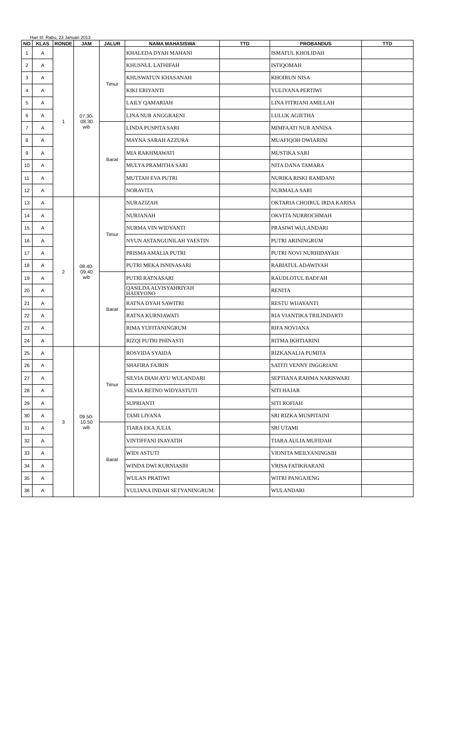Hari III: Rabu, 23 Januari 2013
| NO | KLAS | RONDE | JAM | JALUR | NAMA MAHASISWA | TTD | PROBANDUS | TTD |
| --- | --- | --- | --- | --- | --- | --- | --- | --- |
| 1 | A | 1 | 07.30- 08.30 wib | Timur | KHALEDA DYAH MAHANI | | ISMATUL KHOLIDAH | |
| 2 | A | | | | KHUSNUL LATHIFAH | | ISTIQOMAH | |
| 3 | A | | | | KHUSWATUN KHASANAH | | KHOIRUN NISA | |
| 4 | A | | | | KIKI ERIYANTI | | YULIYANA PERTIWI | |
| 5 | A | | | | LAILY QAMARIAH | | LINA FITRIANI AMILLAH | |
| 6 | A | | | | LINA NUR ANGGRAENI | | LULUK AGIETHA | |
| 7 | A | | | Barat | LINDA PUSPITA SARI | | MIMFAATI NUR ANNISA | |
| 8 | A | | | | MAYNA SARAH AZZURA | | MUAFIQOH DWIARINI | |
| 9 | A | | | | MIA RAKHMAWATI | | MUSTIKA SARI | |
| 10 | A | | | | MULYA PRAMITHA SARI | | NITA DANA TAMARA | |
| 11 | A | | | | MUTTAH EVA PUTRI | | NURIKA RISKI RAMDANI | |
| 12 | A | | | | NORAVITA | | NURMALA SARI | |
| 13 | A | 2 | 08.40- 09.40 wib | Timur | NURAZIZAH | | OKTARIA CHOIRUL IRDA KARISA | |
| 14 | A | | | | NURJANAH | | OKVITA NURROCHMAH | |
| 15 | A | | | | NURMA VIN WIDYANTI | | PRASIWI WULANDARI | |
| 16 | A | | | | NYUN ASTANGUNILAH YAESTIN | | PUTRI ARININGRUM | |
| 17 | A | | | | PRISMA AMALIA PUTRI | | PUTRI NOVI NURHIDAYAH | |
| 18 | A | | | | PUTRI MEKA ISNINASARI | | RABIATUL ADAWIYAH | |
| 19 | A | | | Barat | PUTRI RATNASARI | | RAUDLOTUL BADI'AH | |
| 20 | A | | | | QASILDA ALVISYAHRIYAH HADIYONO | | RENITA | |
| 21 | A | | | | RATNA DYAH SAWITRI | | RESTU WIJAYANTI | |
| 22 | A | | | | RATNA KURNIAWATI | | RIA VIANTIKA TRILINDARTI | |
| 23 | A | | | | RIMA YUFITANINGRUM | | RIFA NOVIANA | |
| 24 | A | | | | RIZQI PUTRI PHINASTI | | RITMA IKHTIARINI | |
| 25 | A | 3 | 09.50- 10.50 wib | Timur | ROSYIDA SYAIDA | | RIZKANALIA PUMITA | |
| 26 | A | | | | SHAFIRA FAJRIN | | SATITI VENNY INGGRIANI | |
| 27 | A | | | | SILVIA DIAH AYU WULANDARI | | SEPTIANA RAHMA NARISWARI | |
| 28 | A | | | | SILVIA RETNO WIDYASTUTI | | SITI HAJAR | |
| 29 | A | | | | SUPRIANTI | | SITI ROFIAH | |
| 30 | A | | | | TAMI LIYANA | | SRI RIZKA MUSPITAINI | |
| 31 | A | | | Barat | TIARA EKA JULIA | | SRI UTAMI | |
| 32 | A | | | | VINTIFFANI INAYATIH | | TIARA AULIA MUFIDAH | |
| 33 | A | | | | WIDI ASTUTI | | VIONITA MEILYANINGSIH | |
| 34 | A | | | | WINDA DWI KURNIASIH | | VRISA FATIKHARANI | |
| 35 | A | | | | WULAN PRATIWI | | WITRI PANGAJENG | |
| 36 | A | | | | YULIANA INDAH SETYANINGRUM | | WULANDARI | |